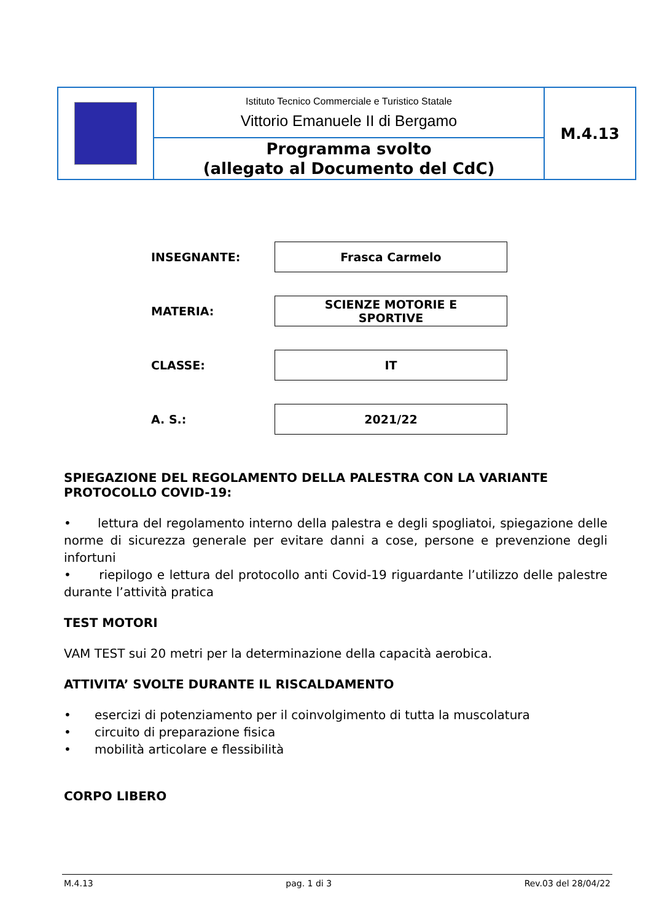| | Istituto Tecnico Commerciale e Turistico Statale Vittorio Emanuele II di Bergamo | M.4.13 |
| | Programma svolto (allegato al Documento del CdC) | |
| INSEGNANTE: | Frasca Carmelo |
| MATERIA: | SCIENZE MOTORIE E SPORTIVE |
| CLASSE: | IT |
| A. S.: | 2021/22 |
SPIEGAZIONE DEL REGOLAMENTO DELLA PALESTRA CON LA VARIANTE PROTOCOLLO COVID-19:
• lettura del regolamento interno della palestra e degli spogliatoi, spiegazione delle norme di sicurezza generale per evitare danni a cose, persone e prevenzione degli infortuni
• riepilogo e lettura del protocollo anti Covid-19 riguardante l’utilizzo delle palestre durante l’attività pratica
TEST MOTORI
VAM TEST sui 20 metri per la determinazione della capacità aerobica.
ATTIVITA’ SVOLTE DURANTE IL RISCALDAMENTO
• esercizi di potenziamento per il coinvolgimento di tutta la muscolatura
• circuito di preparazione fisica
• mobilità articolare e flessibilità
CORPO LIBERO
M.4.13 pag. 1 di 3 Rev.03 del 28/04/22